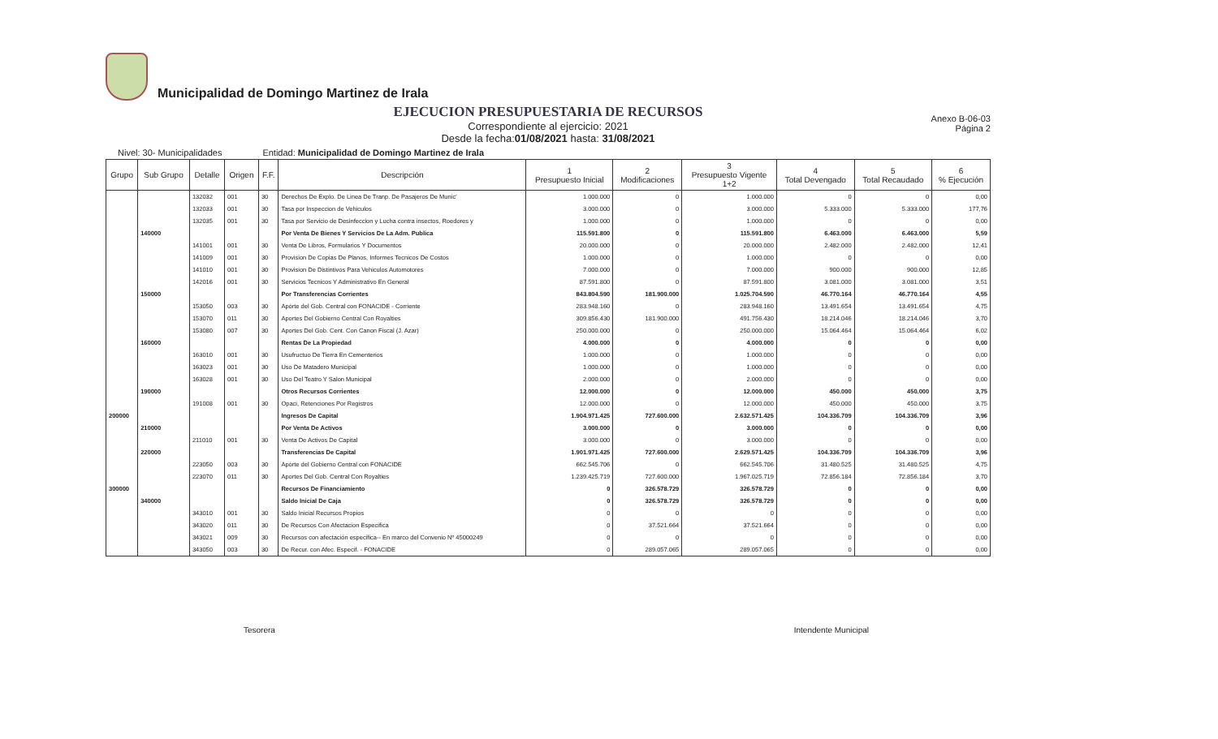Municipalidad de Domingo Martinez de Irala
EJECUCION PRESUPUESTARIA DE RECURSOS
Correspondiente al ejercicio: 2021
Desde la fecha:01/08/2021 hasta: 31/08/2021
Anexo B-06-03
Página 2
Nivel: 30- Municipalidades Entidad: Municipalidad de Domingo Martinez de Irala
| Grupo | Sub Grupo | Detalle | Origen | F.F. | Descripción | 1 Presupuesto Inicial | 2 Modificaciones | 3 Presupuesto Vigente 1+2 | 4 Total Devengado | 5 Total Recaudado | 6 % Ejecución |
| --- | --- | --- | --- | --- | --- | --- | --- | --- | --- | --- | --- |
| | | 132032 | 001 | 30 | Derechos De Explo. De Linea De Tranp. De Pasajeros De Munic' | 1.000.000 | 0 | 1.000.000 | 0 | 0 | 0,00 |
| | | 132033 | 001 | 30 | Tasa por Inspeccion de Vehiculos | 3.000.000 | 0 | 3.000.000 | 5.333.000 | 5.333.000 | 177,76 |
| | | 132035 | 001 | 30 | Tasa por Servicio de Desinfeccion y Lucha contra insectos, Roedores y | 1.000.000 | 0 | 1.000.000 | 0 | 0 | 0,00 |
| | 140000 | | | | Por Venta De Bienes Y Servicios De La Adm. Publica | 115.591.800 | 0 | 115.591.800 | 6.463.000 | 6.463.000 | 5,59 |
| | | 141001 | 001 | 30 | Venta De Libros, Formularios Y Documentos | 20.000.000 | 0 | 20.000.000 | 2.482.000 | 2.482.000 | 12,41 |
| | | 141009 | 001 | 30 | Provision De Copias De Planos, Informes Tecnicos De Costos | 1.000.000 | 0 | 1.000.000 | 0 | 0 | 0,00 |
| | | 141010 | 001 | 30 | Provision De Distintivos Para Vehiculos Automotores | 7.000.000 | 0 | 7.000.000 | 900.000 | 900.000 | 12,85 |
| | | 142016 | 001 | 30 | Servicios Tecnicos Y Administrativo En General | 87.591.800 | 0 | 87.591.800 | 3.081.000 | 3.081.000 | 3,51 |
| | 150000 | | | | Por Transferencias Corrientes | 843.804.590 | 181.900.000 | 1.025.704.590 | 46.770.164 | 46.770.164 | 4,55 |
| | | 153050 | 003 | 30 | Apórte del Gob. Central con FONACIDE - Corriente | 283.948.160 | 0 | 283.948.160 | 13.491.654 | 13.491.654 | 4,75 |
| | | 153070 | 011 | 30 | Aportes Del Gobierno Central Con Royalties | 309.856.430 | 181.900.000 | 491.756.430 | 18.214.046 | 18.214.046 | 3,70 |
| | | 153080 | 007 | 30 | Aportes Del Gob. Cent. Con Canon Fiscal (J. Azar) | 250.000.000 | 0 | 250.000.000 | 15.064.464 | 15.064.464 | 6,02 |
| | 160000 | | | | Rentas De La Propiedad | 4.000.000 | 0 | 4.000.000 | 0 | 0 | 0,00 |
| | | 163010 | 001 | 30 | Usufructuo De Tierra En Cementerios | 1.000.000 | 0 | 1.000.000 | 0 | 0 | 0,00 |
| | | 163023 | 001 | 30 | Uso De Matadero Municipal | 1.000.000 | 0 | 1.000.000 | 0 | 0 | 0,00 |
| | | 163028 | 001 | 30 | Uso Del Teatro Y Salon Municipal | 2.000.000 | 0 | 2.000.000 | 0 | 0 | 0,00 |
| | 190000 | | | | Otros Recursos Corrientes | 12.000.000 | 0 | 12.000.000 | 450.000 | 450.000 | 3,75 |
| | | 191008 | 001 | 30 | Opaci, Retenciones Por Registros | 12.000.000 | 0 | 12.000.000 | 450.000 | 450.000 | 3,75 |
| 200000 | | | | | Ingresos De Capital | 1.904.971.425 | 727.600.000 | 2.632.571.425 | 104.336.709 | 104.336.709 | 3,96 |
| | 210000 | | | | Por Venta De Activos | 3.000.000 | 0 | 3.000.000 | 0 | 0 | 0,00 |
| | | 211010 | 001 | 30 | Venta De Activos De Capital | 3.000.000 | 0 | 3.000.000 | 0 | 0 | 0,00 |
| | 220000 | | | | Transferencias De Capital | 1.901.971.425 | 727.600.000 | 2.629.571.425 | 104.336.709 | 104.336.709 | 3,96 |
| | | 223050 | 003 | 30 | Apórte del Gobierno Central con FONACIDE | 662.545.706 | 0 | 662.545.706 | 31.480.525 | 31.480.525 | 4,75 |
| | | 223070 | 011 | 30 | Aportes Del Gob. Central Con Royalties | 1.239.425.719 | 727.600.000 | 1.967.025.719 | 72.856.184 | 72.856.184 | 3,70 |
| 300000 | | | | | Recursos De Financiamiento | 0 | 326.578.729 | 326.578.729 | 0 | 0 | 0,00 |
| | 340000 | | | | Saldo Inicial De Caja | 0 | 326.578.729 | 326.578.729 | 0 | 0 | 0,00 |
| | | 343010 | 001 | 30 | Saldo Inicial Recursos Propios | 0 | 0 | 0 | 0 | 0 | 0,00 |
| | | 343020 | 011 | 30 | De Recursos Con Afectacion Especifica | 0 | 37.521.664 | 37.521.664 | 0 | 0 | 0,00 |
| | | 343021 | 009 | 30 | Recursos con afectación especifica-- En marco del Convenio Nº 45000249 | 0 | 0 | 0 | 0 | 0 | 0,00 |
| | | 343050 | 003 | 30 | De Recur. con Afec. Especif. - FONACIDE | 0 | 289.057.065 | 289.057.065 | 0 | 0 | 0,00 |
Tesorera Intendente Municipal